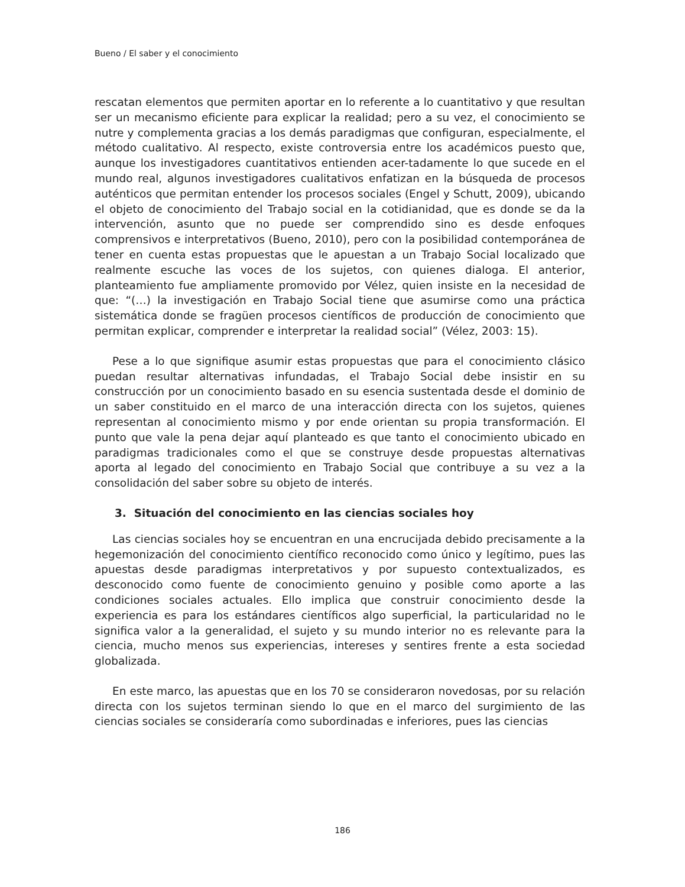Bueno / El saber y el conocimiento
rescatan elementos que permiten aportar en lo referente a lo cuantitativo y que resultan ser un mecanismo eficiente para explicar la realidad; pero a su vez, el conocimiento se nutre y complementa gracias a los demás paradigmas que configuran, especialmente, el método cualitativo. Al respecto, existe controversia entre los académicos puesto que, aunque los investigadores cuantitativos entienden acer-tadamente lo que sucede en el mundo real, algunos investigadores cualitativos enfatizan en la búsqueda de procesos auténticos que permitan entender los procesos sociales (Engel y Schutt, 2009), ubicando el objeto de conocimiento del Trabajo social en la cotidianidad, que es donde se da la intervención, asunto que no puede ser comprendido sino es desde enfoques comprensivos e interpretativos (Bueno, 2010), pero con la posibilidad contemporánea de tener en cuenta estas propuestas que le apuestan a un Trabajo Social localizado que realmente escuche las voces de los sujetos, con quienes dialoga. El anterior, planteamiento fue ampliamente promovido por Vélez, quien insiste en la necesidad de que: “(…) la investigación en Trabajo Social tiene que asumirse como una práctica sistemática donde se fragüen procesos científicos de producción de conocimiento que permitan explicar, comprender e interpretar la realidad social” (Vélez, 2003: 15).
Pese a lo que signifique asumir estas propuestas que para el conocimiento clásico puedan resultar alternativas infundadas, el Trabajo Social debe insistir en su construcción por un conocimiento basado en su esencia sustentada desde el dominio de un saber constituido en el marco de una interacción directa con los sujetos, quienes representan al conocimiento mismo y por ende orientan su propia transformación. El punto que vale la pena dejar aquí planteado es que tanto el conocimiento ubicado en paradigmas tradicionales como el que se construye desde propuestas alternativas aporta al legado del conocimiento en Trabajo Social que contribuye a su vez a la consolidación del saber sobre su objeto de interés.
3. Situación del conocimiento en las ciencias sociales hoy
Las ciencias sociales hoy se encuentran en una encrucijada debido precisamente a la hegemonización del conocimiento científico reconocido como único y legítimo, pues las apuestas desde paradigmas interpretativos y por supuesto contextualizados, es desconocido como fuente de conocimiento genuino y posible como aporte a las condiciones sociales actuales. Ello implica que construir conocimiento desde la experiencia es para los estándares científicos algo superficial, la particularidad no le significa valor a la generalidad, el sujeto y su mundo interior no es relevante para la ciencia, mucho menos sus experiencias, intereses y sentires frente a esta sociedad globalizada.
En este marco, las apuestas que en los 70 se consideraron novedosas, por su relación directa con los sujetos terminan siendo lo que en el marco del surgimiento de las ciencias sociales se consideraría como subordinadas e inferiores, pues las ciencias
186